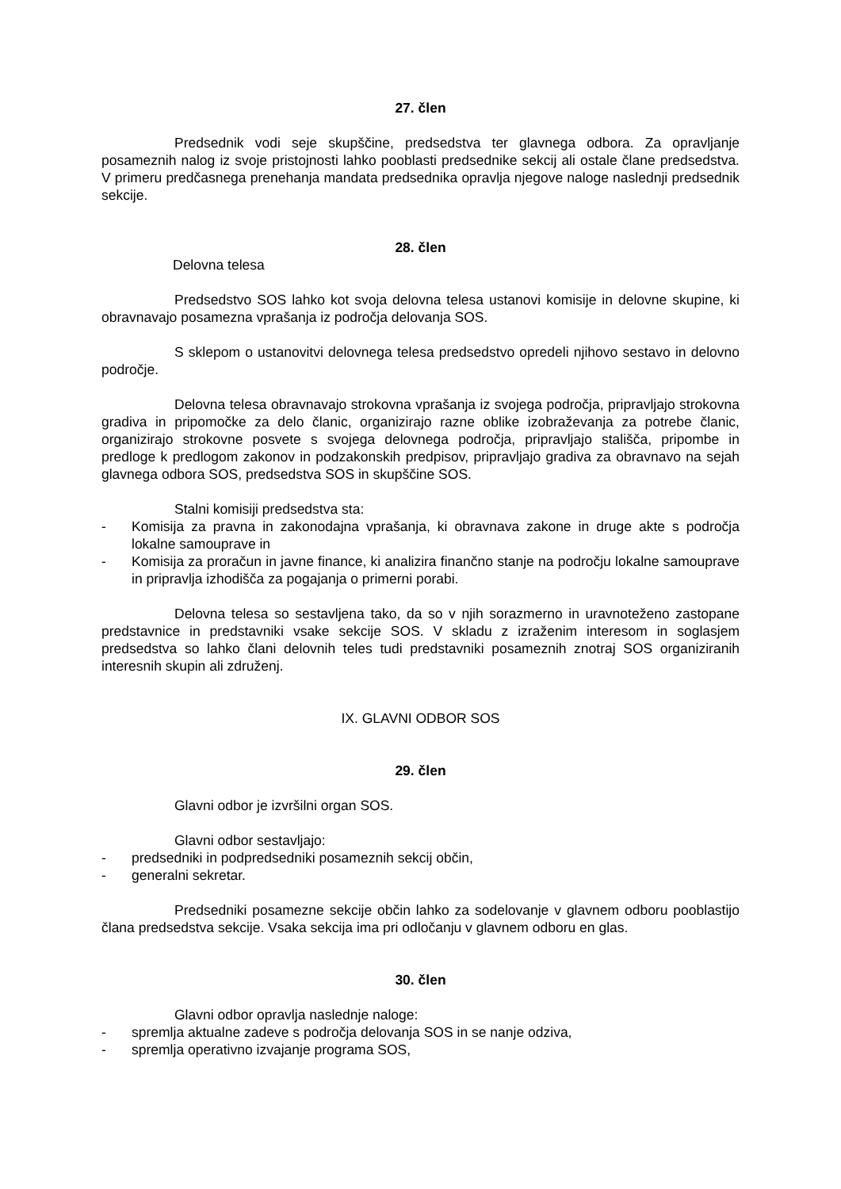27. člen
Predsednik vodi seje skupščine, predsedstva ter glavnega odbora. Za opravljanje posameznih nalog iz svoje pristojnosti lahko pooblasti predsednike sekcij ali ostale člane predsedstva. V primeru predčasnega prenehanja mandata predsednika opravlja njegove naloge naslednji predsednik sekcije.
28. člen
Delovna telesa
Predsedstvo SOS lahko kot svoja delovna telesa ustanovi komisije in delovne skupine, ki obravnavajo posamezna vprašanja iz področja delovanja SOS.
S sklepom o ustanovitvi delovnega telesa predsedstvo opredeli njihovo sestavo in delovno področje.
Delovna telesa obravnavajo strokovna vprašanja iz svojega področja, pripravljajo strokovna gradiva in pripomočke za delo članic, organizirajo razne oblike izobraževanja za potrebe članic, organizirajo strokovne posvete s svojega delovnega področja, pripravljajo stališča, pripombe in predloge k predlogom zakonov in podzakonskih predpisov, pripravljajo gradiva za obravnavo na sejah glavnega odbora SOS, predsedstva SOS in skupščine SOS.
Stalni komisiji predsedstva sta:
- Komisija za pravna in zakonodajna vprašanja, ki obravnava zakone in druge akte s področja lokalne samouprave in
- Komisija za proračun in javne finance, ki analizira finančno stanje na področju lokalne samouprave in pripravlja izhodišča za pogajanja o primerni porabi.
Delovna telesa so sestavljena tako, da so v njih sorazmerno in uravnoteženo zastopane predstavnice in predstavniki vsake sekcije SOS. V skladu z izraženim interesom in soglasjem predsedstva so lahko člani delovnih teles tudi predstavniki posameznih znotraj SOS organiziranih interesnih skupin ali združenj.
IX. GLAVNI ODBOR SOS
29. člen
Glavni odbor je izvršilni organ SOS.
Glavni odbor sestavljajo:
- predsedniki in podpredsedniki posameznih sekcij občin,
- generalni sekretar.
Predsedniki posamezne sekcije občin lahko za sodelovanje v glavnem odboru pooblastijo člana predsedstva sekcije. Vsaka sekcija ima pri odločanju v glavnem odboru en glas.
30. člen
Glavni odbor opravlja naslednje naloge:
- spremlja aktualne zadeve s področja delovanja SOS in se nanje odziva,
- spremlja operativno izvajanje programa SOS,